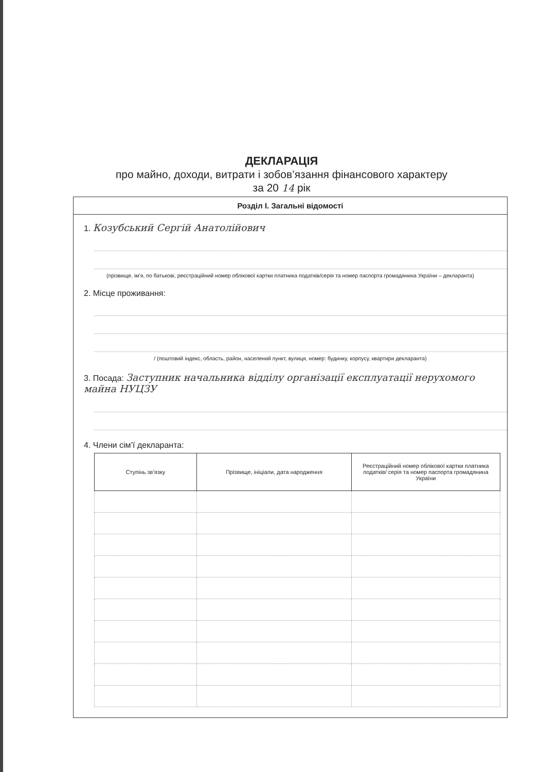ДЕКЛАРАЦІЯ
про майно, доходи, витрати і зобов’язання фінансового характеру
за 20 14 рік
Розділ І. Загальні відомості
1. Козубський Сергій Анатолійович
(прізвище, ім’я, по батькові, реєстраційний номер облікової картки платника податків/серія та номер паспорта громадянина України – декларанта)
2. Місце проживання:
/ (поштовий індекс, область, район, населений пункт, вулиця, номер: будинку, корпусу, квартири декларанта)
3. Посада: Заступник начальника відділу організації експлуатації нерухомого майна НУЦЗУ
4. Члени сім’ї декларанта:
| Ступінь зв’язку | Прізвище, ініціали, дата народження | Реєстраційний номер облікової картки платника податків/ серія та номер паспорта громадянина України |
| --- | --- | --- |